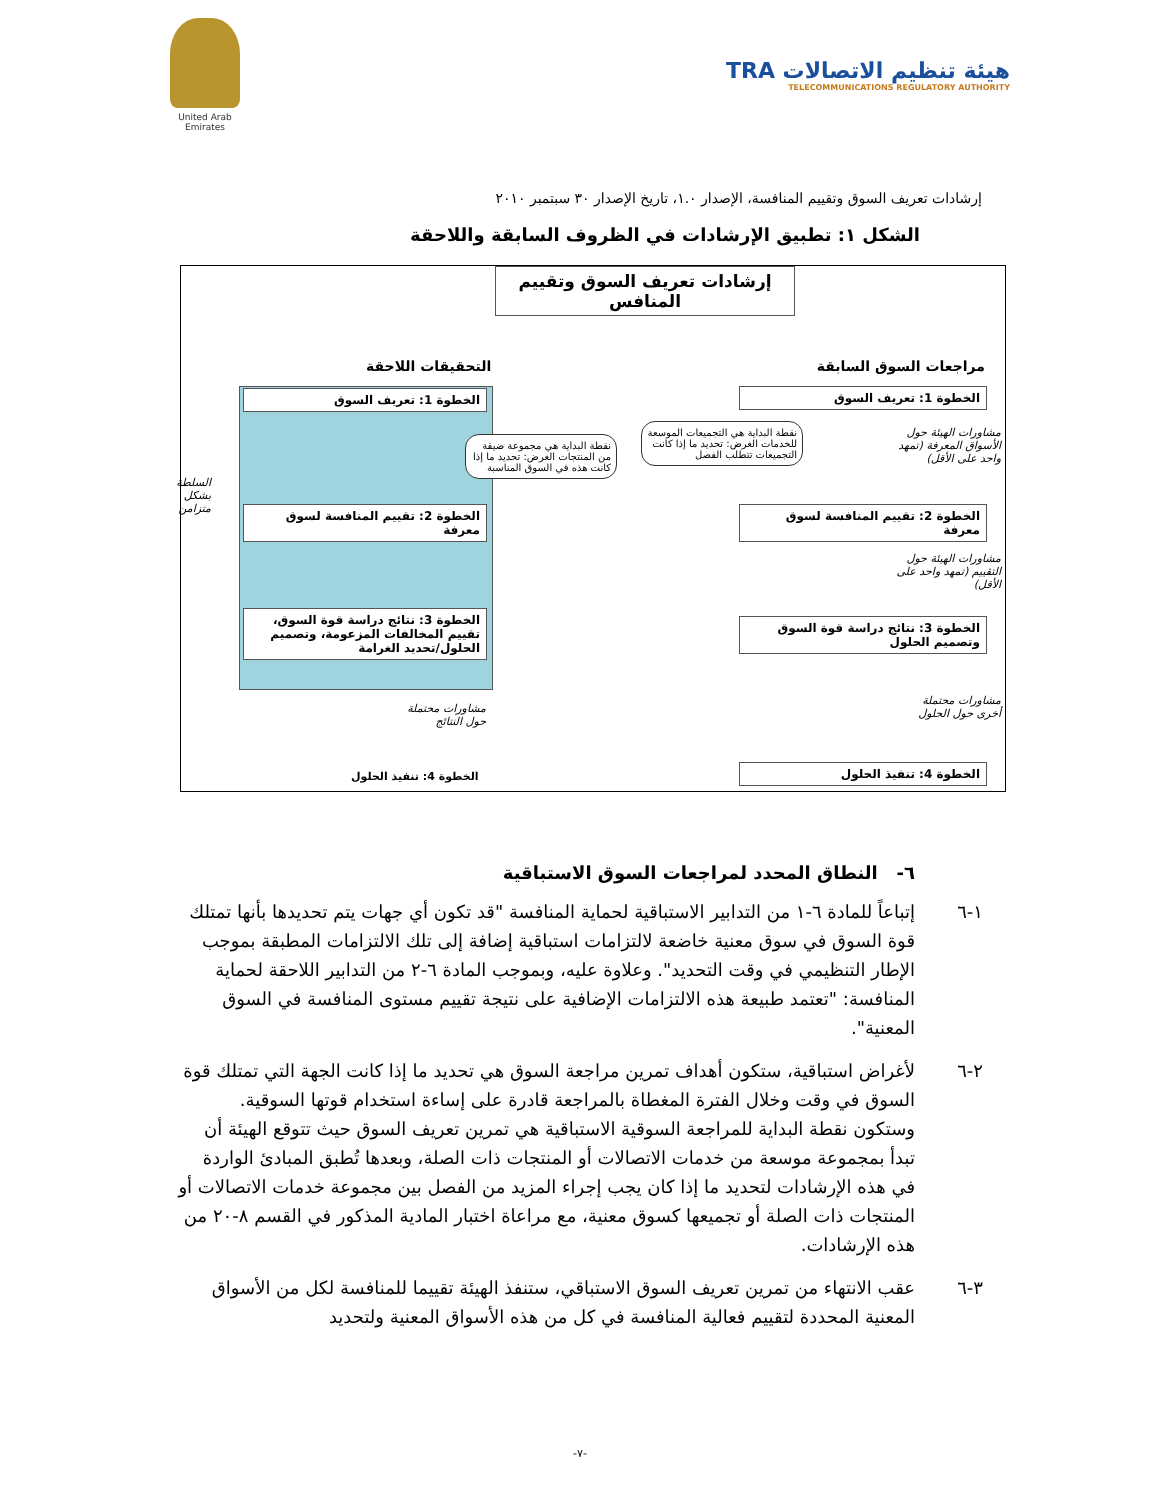United Arab Emirates
TRA هيئة تنظيم الاتصالات
TELECOMMUNICATIONS REGULATORY AUTHORITY
إرشادات تعريف السوق وتقييم المنافسة، الإصدار ١.٠، تاريخ الإصدار ٣٠ سبتمبر ٢٠١٠
الشكل ١: تطبيق الإرشادات في الظروف السابقة واللاحقة
إرشادات تعريف السوق وتقييم المنافس
مراجعات السوق السابقة التحقيقات اللاحقة
الخطوة 1: تعريف السوق الخطوة 1: تعريف السوق
نقطة البداية هي التجميعات الموسعة للخدمات الغرض: تحديد ما إذا كانت التجميعات تتطلب الفصل
نقطة البداية هي مجموعة ضيقة من المنتجات الغرض: تحديد ما إذا كانت هذه في السوق المناسبة
مشاورات الهيئة حول الأسواق المعرفة (تمهد واحد على الأقل)
الخطوة 2: تقييم المنافسة لسوق معرفة
الخطوة 2: تقييم المنافسة لسوق معرفة
مشاورات الهيئة حول التقييم (تمهد واحد على الأقل)
الخطوة 3: نتائج دراسة قوة السوق وتصميم الحلول
الخطوة 3: نتائج دراسة قوة السوق، تقييم المخالفات المزعومة، وتصميم الحلول/تحديد الغرامة
مشاورات محتملة أخرى حول الحلول
مشاورات محتملة حول النتائج
الخطوة 4: تنفيذ الحلول
الخطوة 4: تنفيذ الحلول
السلطة بشكل متزامن
٦- النطاق المحدد لمراجعات السوق الاستباقية
١-٦ إتباعاً للمادة ٦-١ من التدابير الاستباقية لحماية المنافسة "قد تكون أي جهات يتم تحديدها بأنها تمتلك قوة السوق في سوق معنية خاضعة لالتزامات استباقية إضافة إلى تلك الالتزامات المطبقة بموجب الإطار التنظيمي في وقت التحديد". وعلاوة عليه، وبموجب المادة ٦-٢ من التدابير اللاحقة لحماية المنافسة: "تعتمد طبيعة هذه الالتزامات الإضافية على نتيجة تقييم مستوى المنافسة في السوق المعنية".
٢-٦ لأغراض استباقية، ستكون أهداف تمرين مراجعة السوق هي تحديد ما إذا كانت الجهة التي تمتلك قوة السوق في وقت وخلال الفترة المغطاة بالمراجعة قادرة على إساءة استخدام قوتها السوقية. وستكون نقطة البداية للمراجعة السوقية الاستباقية هي تمرين تعريف السوق حيث تتوقع الهيئة أن تبدأ بمجموعة موسعة من خدمات الاتصالات أو المنتجات ذات الصلة، وبعدها تُطبق المبادئ الواردة في هذه الإرشادات لتحديد ما إذا كان يجب إجراء المزيد من الفصل بين مجموعة خدمات الاتصالات أو المنتجات ذات الصلة أو تجميعها كسوق معنية، مع مراعاة اختبار المادية المذكور في القسم ٨-٢٠ من هذه الإرشادات.
٣-٦ عقب الانتهاء من تمرين تعريف السوق الاستباقي، ستنفذ الهيئة تقييما للمنافسة لكل من الأسواق المعنية المحددة لتقييم فعالية المنافسة في كل من هذه الأسواق المعنية ولتحديد
-٧-